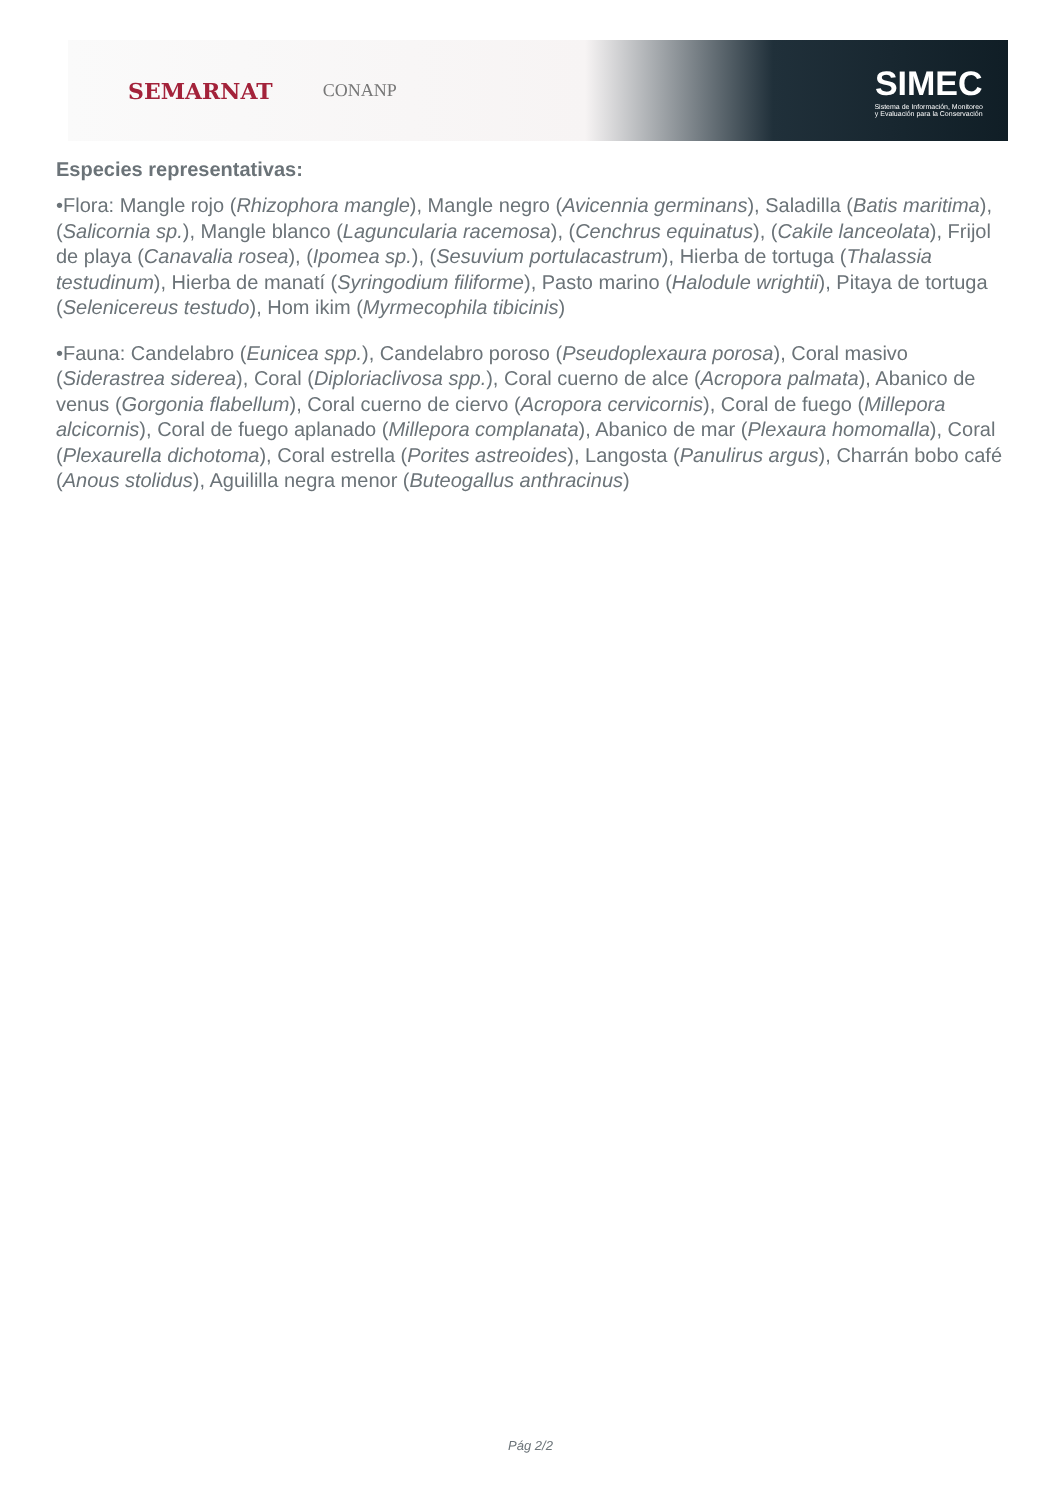SEMARNAT
CONANP
SIMEC
Sistema de Información, Monitoreo
y Evaluación para la Conservación
Especies representativas:
•Flora: Mangle rojo (Rhizophora mangle), Mangle negro (Avicennia germinans), Saladilla (Batis maritima), (Salicornia sp.), Mangle blanco (Laguncularia racemosa), (Cenchrus equinatus), (Cakile lanceolata), Frijol de playa (Canavalia rosea), (Ipomea sp.), (Sesuvium portulacastrum), Hierba de tortuga (Thalassia testudinum), Hierba de manatí (Syringodium filiforme), Pasto marino (Halodule wrightii), Pitaya de tortuga (Selenicereus testudo), Hom ikim (Myrmecophila tibicinis)
•Fauna: Candelabro (Eunicea spp.), Candelabro poroso (Pseudoplexaura porosa), Coral masivo (Siderastrea siderea), Coral (Diploriaclivosa spp.), Coral cuerno de alce (Acropora palmata), Abanico de venus (Gorgonia flabellum), Coral cuerno de ciervo (Acropora cervicornis), Coral de fuego (Millepora alcicornis), Coral de fuego aplanado (Millepora complanata), Abanico de mar (Plexaura homomalla), Coral (Plexaurella dichotoma), Coral estrella (Porites astreoides), Langosta (Panulirus argus), Charrán bobo café (Anous stolidus), Aguililla negra menor (Buteogallus anthracinus)
Pág 2/2